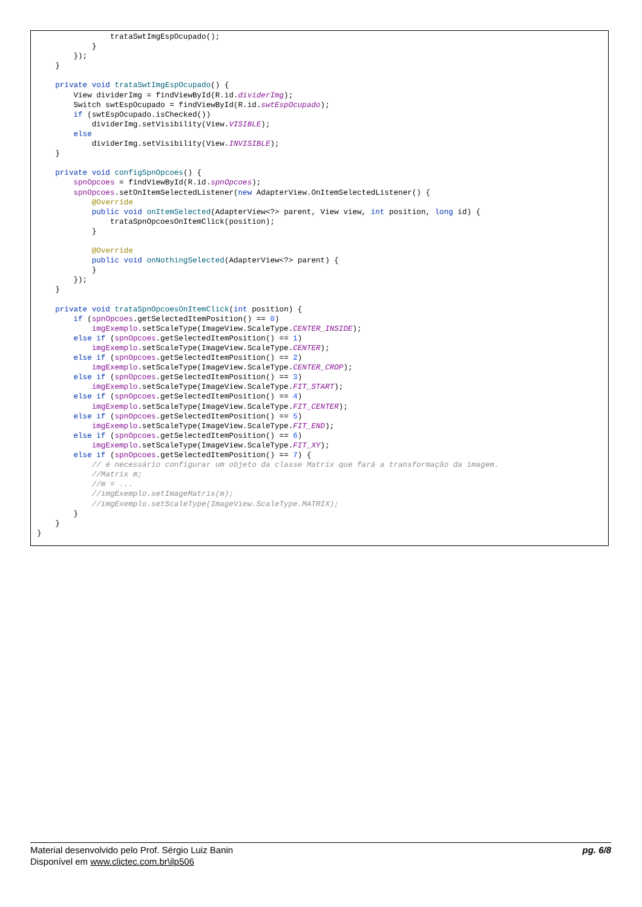trataSwtImgEspOcupado();
            }
        });
    }

    private void trataSwtImgEspOcupado() {
        View dividerImg = findViewById(R.id.dividerImg);
        Switch swtEspOcupado = findViewById(R.id.swtEspOcupado);
        if (swtEspOcupado.isChecked())
            dividerImg.setVisibility(View.VISIBLE);
        else
            dividerImg.setVisibility(View.INVISIBLE);
    }

    private void configSpnOpcoes() {
        spnOpcoes = findViewById(R.id.spnOpcoes);
        spnOpcoes.setOnItemSelectedListener(new AdapterView.OnItemSelectedListener() {
            @Override
            public void onItemSelected(AdapterView<?> parent, View view, int position, long id) {
                trataSpnOpcoesOnItemClick(position);
            }

            @Override
            public void onNothingSelected(AdapterView<?> parent) {
            }
        });
    }

    private void trataSpnOpcoesOnItemClick(int position) {
        if (spnOpcoes.getSelectedItemPosition() == 0)
            imgExemplo.setScaleType(ImageView.ScaleType.CENTER_INSIDE);
        else if (spnOpcoes.getSelectedItemPosition() == 1)
            imgExemplo.setScaleType(ImageView.ScaleType.CENTER);
        else if (spnOpcoes.getSelectedItemPosition() == 2)
            imgExemplo.setScaleType(ImageView.ScaleType.CENTER_CROP);
        else if (spnOpcoes.getSelectedItemPosition() == 3)
            imgExemplo.setScaleType(ImageView.ScaleType.FIT_START);
        else if (spnOpcoes.getSelectedItemPosition() == 4)
            imgExemplo.setScaleType(ImageView.ScaleType.FIT_CENTER);
        else if (spnOpcoes.getSelectedItemPosition() == 5)
            imgExemplo.setScaleType(ImageView.ScaleType.FIT_END);
        else if (spnOpcoes.getSelectedItemPosition() == 6)
            imgExemplo.setScaleType(ImageView.ScaleType.FIT_XY);
        else if (spnOpcoes.getSelectedItemPosition() == 7) {
            // é necessário configurar um objeto da classe Matrix que fará a transformação da imagem.
            //Matrix m;
            //m = ...
            //imgExemplo.setImageMatrix(m);
            //imgExemplo.setScaleType(ImageView.ScaleType.MATRIX);
        }
    }
}
pg. 6/8 Material desenvolvido pelo Prof. Sérgio Luiz Banin
Disponível em www.clictec.com.br\ilp506